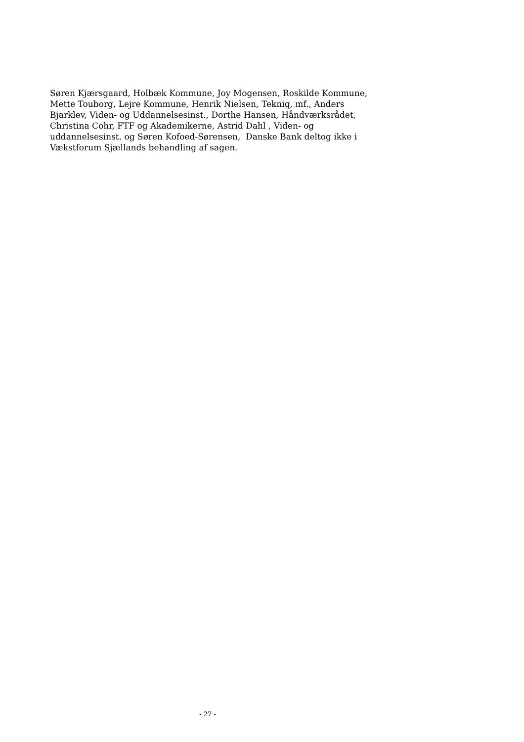Søren Kjærsgaard, Holbæk Kommune, Joy Mogensen, Roskilde Kommune,
Mette Touborg, Lejre Kommune, Henrik Nielsen, Tekniq, mf., Anders
Bjarklev, Viden- og Uddannelsesinst., Dorthe Hansen, Håndværksrådet,
Christina Cohr, FTF og Akademikerne, Astrid Dahl , Viden- og
uddannelsesinst. og Søren Kofoed-Sørensen, Danske Bank deltog ikke i
Vækstforum Sjællands behandling af sagen.
- 27 -